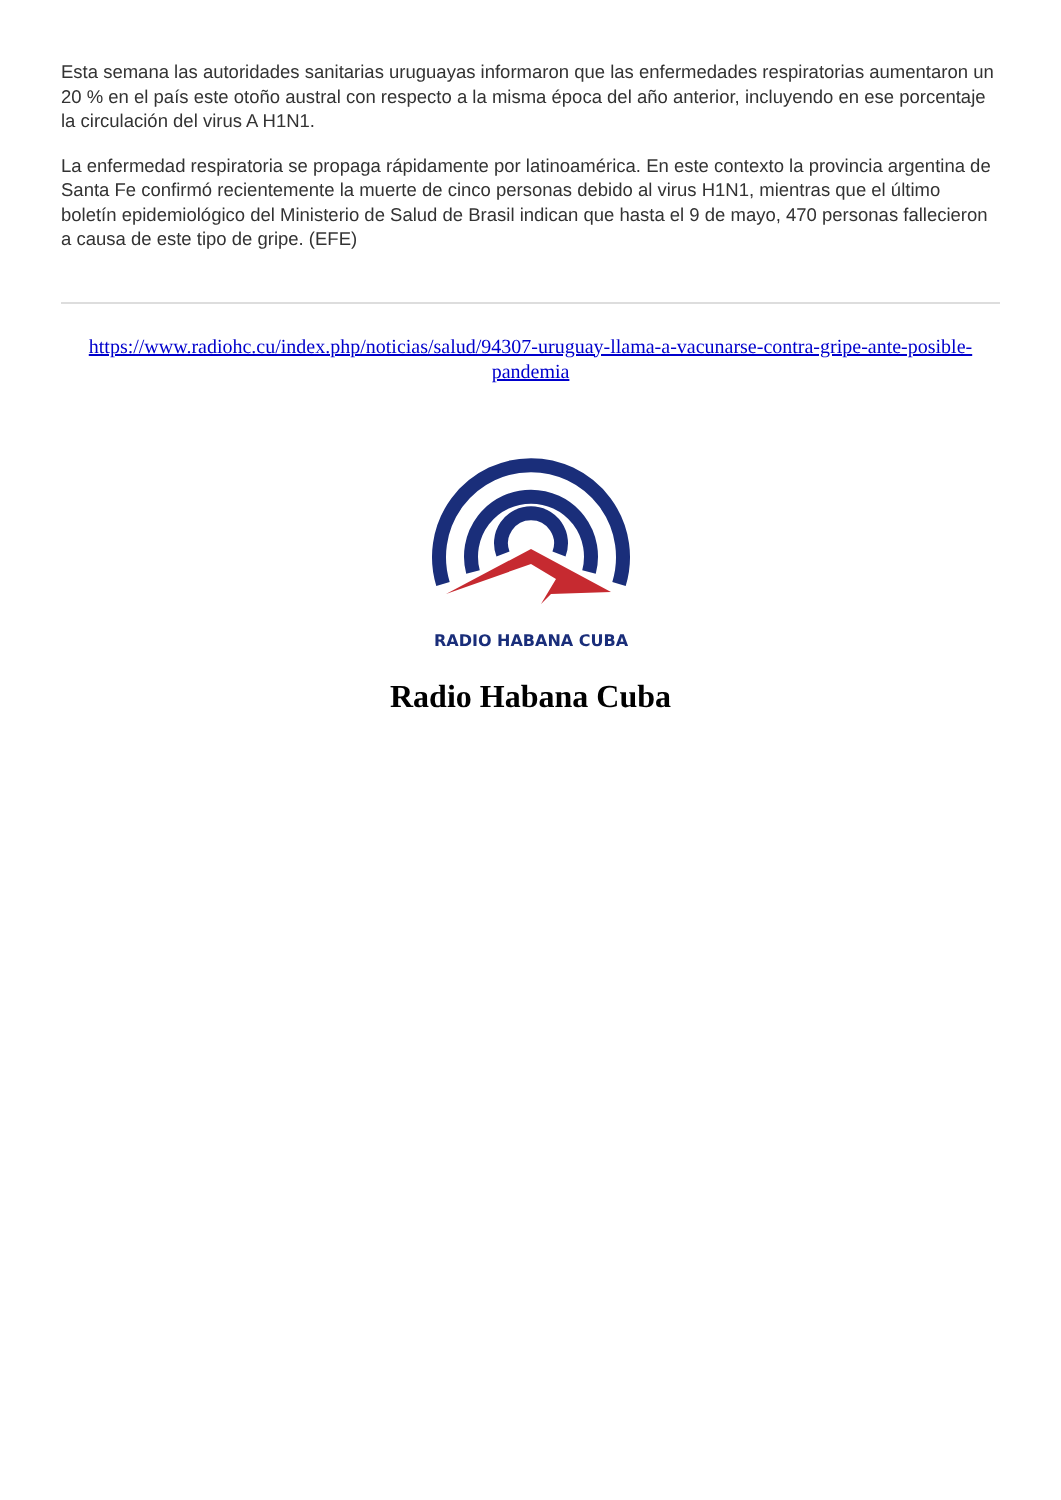Esta semana las autoridades sanitarias uruguayas informaron que las enfermedades respiratorias aumentaron un 20 % en el país este otoño austral con respecto a la misma época del año anterior, incluyendo en ese porcentaje la circulación del virus A H1N1.
La enfermedad respiratoria se propaga rápidamente por latinoamérica. En este contexto la provincia argentina de Santa Fe confirmó recientemente la muerte de cinco personas debido al virus H1N1, mientras que el último boletín epidemiológico del Ministerio de Salud de Brasil indican que hasta el 9 de mayo, 470 personas fallecieron a causa de este tipo de gripe. (EFE)
https://www.radiohc.cu/index.php/noticias/salud/94307-uruguay-llama-a-vacunarse-contra-gripe-ante-posible-pandemia
RADIO HABANA CUBA
Radio Habana Cuba